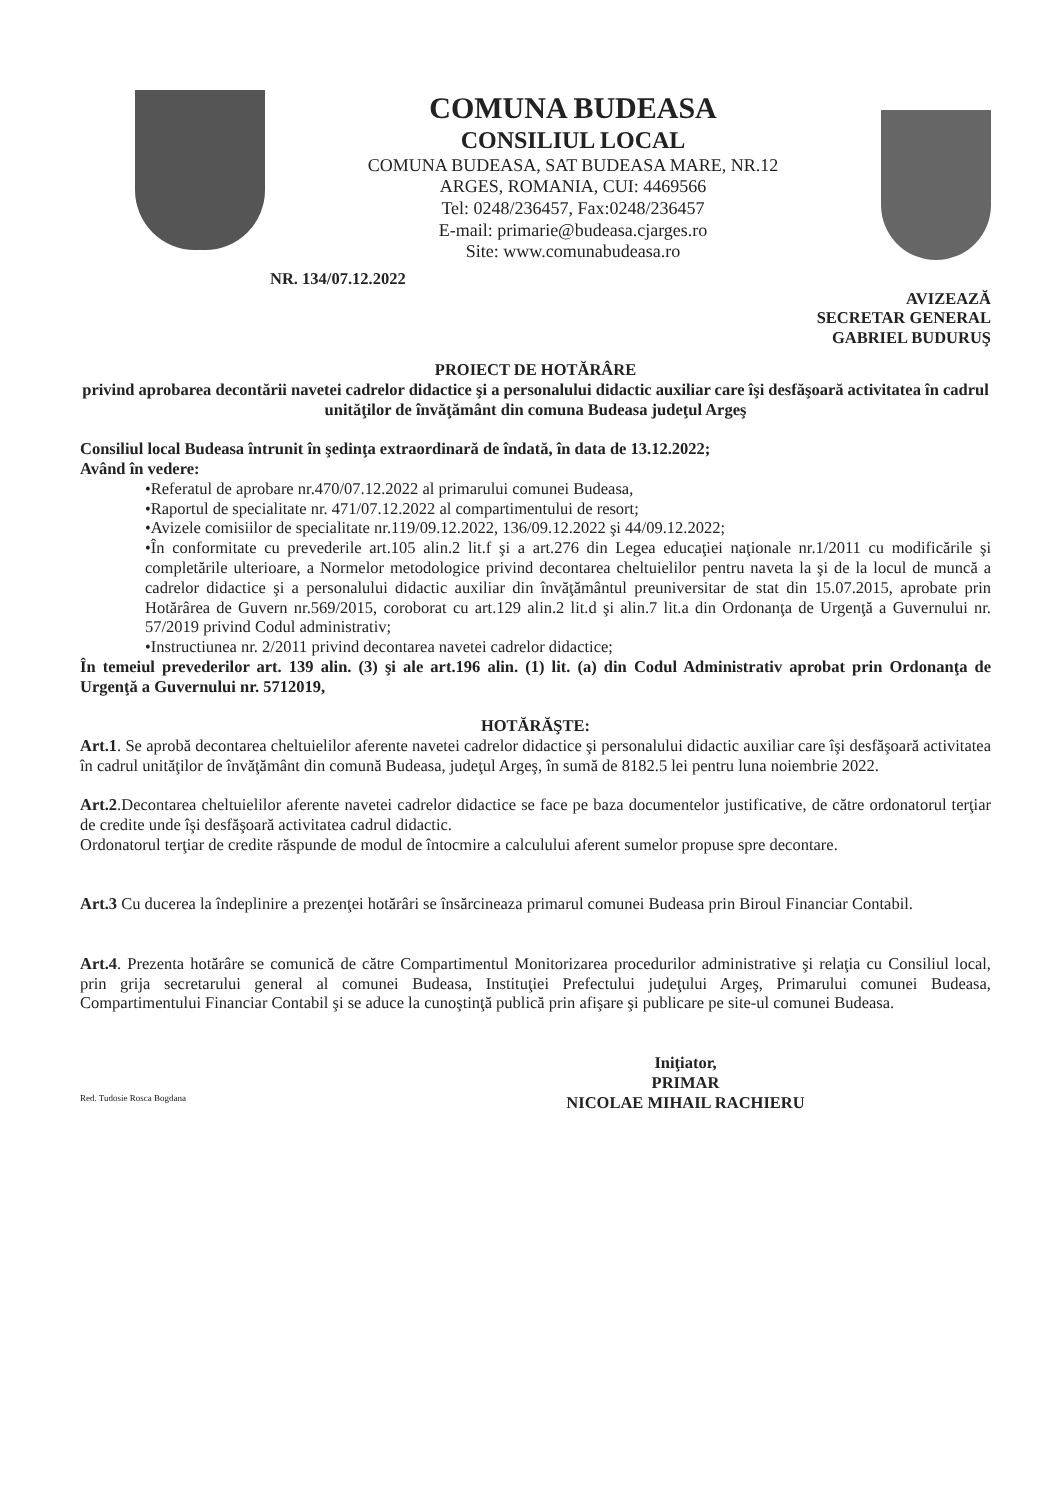COMUNA BUDEASA
CONSILIUL LOCAL
COMUNA BUDEASA, SAT BUDEASA MARE, NR.12
ARGES, ROMANIA, CUI: 4469566
Tel: 0248/236457, Fax:0248/236457
E-mail: primarie@budeasa.cjarges.ro
Site: www.comunabudeasa.ro
NR. 134/07.12.2022
AVIZEAZĂ
SECRETAR GENERAL
GABRIEL BUDURUŞ
PROIECT DE HOTĂRÂRE
privind aprobarea decontării navetei cadrelor didactice şi a personalului didactic auxiliar care îşi desfăşoară activitatea în cadrul unităţilor de învăţământ din comuna Budeasa judeţul Argeş
Consiliul local Budeasa întrunit în şedinţa extraordinară de îndată, în data de 13.12.2022;
Având în vedere:
•Referatul de aprobare nr.470/07.12.2022 al primarului comunei Budeasa,
•Raportul de specialitate nr. 471/07.12.2022 al compartimentului de resort;
•Avizele comisiilor de specialitate nr.119/09.12.2022, 136/09.12.2022 şi 44/09.12.2022;
•În conformitate cu prevederile art.105 alin.2 lit.f şi a art.276 din Legea educaţiei naţionale nr.1/2011 cu modificările şi completările ulterioare, a Normelor metodologice privind decontarea cheltuielilor pentru naveta la şi de la locul de muncă a cadrelor didactice şi a personalului didactic auxiliar din învăţământul preuniversitar de stat din 15.07.2015, aprobate prin Hotărârea de Guvern nr.569/2015, coroborat cu art.129 alin.2 lit.d şi alin.7 lit.a din Ordonanţa de Urgenţă a Guvernului nr. 57/2019 privind Codul administrativ;
•Instructiunea nr. 2/2011 privind decontarea navetei cadrelor didactice;
În temeiul prevederilor art. 139 alin. (3) şi ale art.196 alin. (1) lit. (a) din Codul Administrativ aprobat prin Ordonanţa de Urgenţă a Guvernului nr. 5712019,
HOTĂRĂŞTE:
Art.1. Se aprobă decontarea cheltuielilor aferente navetei cadrelor didactice şi personalului didactic auxiliar care îşi desfăşoară activitatea în cadrul unităţilor de învăţământ din comună Budeasa, judeţul Argeş, în sumă de 8182.5 lei pentru luna noiembrie 2022.
Art.2.Decontarea cheltuielilor aferente navetei cadrelor didactice se face pe baza documentelor justificative, de către ordonatorul terţiar de credite unde îşi desfăşoară activitatea cadrul didactic.
Ordonatorul terţiar de credite răspunde de modul de întocmire a calculului aferent sumelor propuse spre decontare.
Art.3 Cu ducerea la îndeplinire a prezenţei hotărâri se însărcineaza primarul comunei Budeasa prin Biroul Financiar Contabil.
Art.4. Prezenta hotărâre se comunică de către Compartimentul Monitorizarea procedurilor administrative şi relaţia cu Consiliul local, prin grija secretarului general al comunei Budeasa, Instituţiei Prefectului judeţului Argeş, Primarului comunei Budeasa, Compartimentului Financiar Contabil şi se aduce la cunoştinţă publică prin afişare şi publicare pe site-ul comunei Budeasa.
Iniţiator,
PRIMAR
NICOLAE MIHAIL RACHIERU
Red. Tudosie Rosca Bogdana